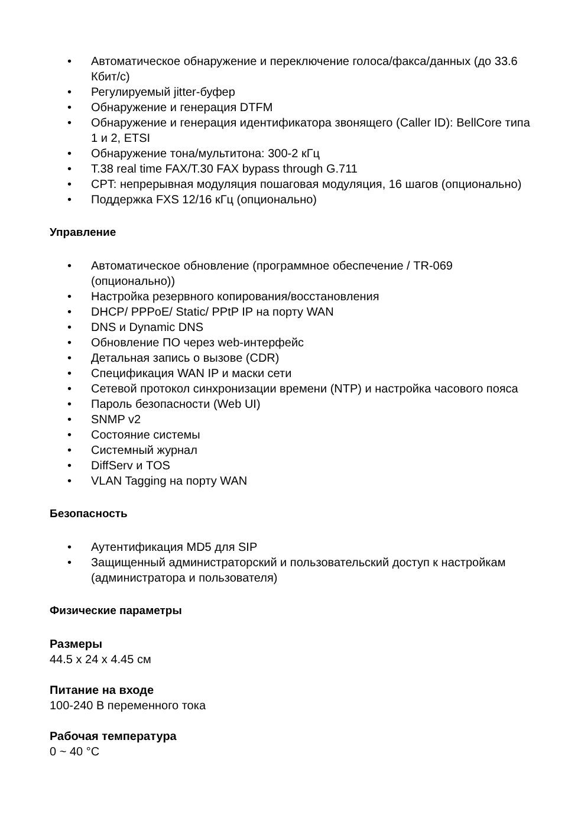• Автоматическое обнаружение и переключение голоса/факса/данных (до 33.6 Кбит/с)
• Регулируемый jitter-буфер
• Обнаружение и генерация DTFM
• Обнаружение и генерация идентификатора звонящего (Caller ID): BellCore типа 1 и 2, ETSI
• Обнаружение тона/мультитона: 300-2 кГц
• T.38 real time FAX/T.30 FAX bypass through G.711
• CPT: непрерывная модуляция пошаговая модуляция, 16 шагов (опционально)
• Поддержка FXS 12/16 кГц (опционально)
Управление
• Автоматическое обновление (программное обеспечение / TR-069 (опционально))
• Настройка резервного копирования/восстановления
• DHCP/ PPPoE/ Static/ PPtP IP на порту WAN
• DNS и Dynamic DNS
• Обновление ПО через web-интерфейс
• Детальная запись о вызове (CDR)
• Спецификация WAN IP и маски сети
• Сетевой протокол синхронизации времени (NTP) и настройка часового пояса
• Пароль безопасности (Web UI)
• SNMP v2
• Состояние системы
• Системный журнал
• DiffServ и TOS
• VLAN Tagging на порту WAN
Безопасность
• Аутентификация MD5 для SIP
• Защищенный администраторский и пользовательский доступ к настройкам (администратора и пользователя)
Физические параметры
Размеры
44.5 x 24 x 4.45 см
Питание на входе
100-240 В переменного тока
Рабочая температура
0 ~ 40 °C